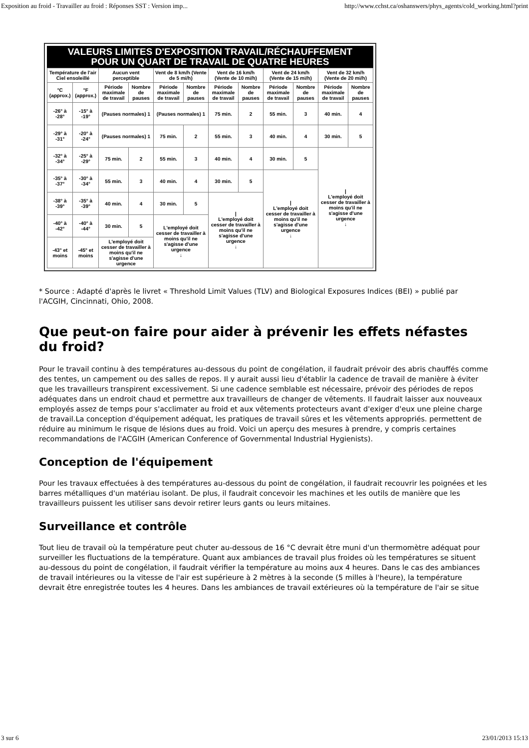Exposition au froid - Travailler au froid : Réponses SST : Version imp... http://www.cchst.ca/oshanswers/phys_agents/cold_working.html?print
VALEURS LIMITES D'EXPOSITION TRAVAIL/RÉCHAUFFEMENT
POUR UN QUART DE TRAVAIL DE QUATRE HEURES
| Température de l'air Ciel ensoleillé | | Aucun vent perceptible | | Vent de 8 km/h (Vente de 5 mi/h) | | Vent de 16 km/h (Vente de 10 mi/h) | | Vent de 24 km/h (Vente de 15 mi/h) | | Vent de 32 km/h (Vente de 20 mi/h) | |
| --- | --- | --- | --- | --- | --- | --- | --- | --- | --- | --- | --- |
| °C (approx.) | °F (approx.) | Période maximale de travail | Nombre de pauses | Période maximale de travail | Nombre de pauses | Période maximale de travail | Nombre de pauses | Période maximale de travail | Nombre de pauses | Période maximale de travail | Nombre de pauses |
| -26° à -28° | -15° à -19° | (Pauses normales) 1 | | (Pauses normales) 1 | | 75 min. | 2 | 55 min. | 3 | 40 min. | 4 |
| -29° à -31° | -20° à -24° | (Pauses normales) 1 | | 75 min. | 2 | 55 min. | 3 | 40 min. | 4 | 30 min. | 5 |
| -32° à -34° | -25° à -29° | 75 min. | 2 | 55 min. | 3 | 40 min. | 4 | 30 min. | 5 | / L'employé doit cesser de travailler à moins qu'il ne s'agisse d'une urgence ↓ | |
| -35° à -37° | -30° à -34° | 55 min. | 3 | 40 min. | 4 | 30 min. | 5 | / L'employé doit cesser de travailler à moins qu'il ne s'agisse d'une urgence ↓ | | | |
| -38° à -39° | -35° à -39° | 40 min. | 4 | 30 min. | 5 | / L'employé doit cesser de travailler à moins qu'il ne s'agisse d'une urgence ↓ | | | | | |
| -40° à -42° | -40° à -44° | 30 min. | 5 | L'employé doit cesser de travailler à moins qu'il ne s'agisse d'une urgence ↓ | | | | | | | |
| -43° et moins | -45° et moins | L'employé doit cesser de travailler à moins qu'il ne s'agisse d'une urgence | | | | | | | | | |
* Source : Adapté d'après le livret « Threshold Limit Values (TLV) and Biological Exposures Indices (BEI) » publié par l'ACGIH, Cincinnati, Ohio, 2008.
Que peut-on faire pour aider à prévenir les effets néfastes du froid?
Pour le travail continu à des températures au-dessous du point de congélation, il faudrait prévoir des abris chauffés comme des tentes, un campement ou des salles de repos. Il y aurait aussi lieu d'établir la cadence de travail de manière à éviter que les travailleurs transpirent excessivement. Si une cadence semblable est nécessaire, prévoir des périodes de repos adéquates dans un endroit chaud et permettre aux travailleurs de changer de vêtements. Il faudrait laisser aux nouveaux employés assez de temps pour s'acclimater au froid et aux vêtements protecteurs avant d'exiger d'eux une pleine charge de travail.La conception d'équipement adéquat, les pratiques de travail sûres et les vêtements appropriés. permettent de réduire au minimum le risque de lésions dues au froid. Voici un aperçu des mesures à prendre, y compris certaines recommandations de l'ACGIH (American Conference of Governmental Industrial Hygienists).
Conception de l'équipement
Pour les travaux effectuées à des températures au-dessous du point de congélation, il faudrait recouvrir les poignées et les barres métalliques d'un matériau isolant. De plus, il faudrait concevoir les machines et les outils de manière que les travailleurs puissent les utiliser sans devoir retirer leurs gants ou leurs mitaines.
Surveillance et contrôle
Tout lieu de travail où la température peut chuter au-dessous de 16 °C devrait être muni d'un thermomètre adéquat pour surveiller les fluctuations de la température. Quant aux ambiances de travail plus froides où les températures se situent au-dessous du point de congélation, il faudrait vérifier la température au moins aux 4 heures. Dans le cas des ambiances de travail intérieures ou la vitesse de l'air est supérieure à 2 mètres à la seconde (5 milles à l'heure), la température devrait être enregistrée toutes les 4 heures. Dans les ambiances de travail extérieures où la température de l'air se situe
3 sur 6 23/01/2013 15:13